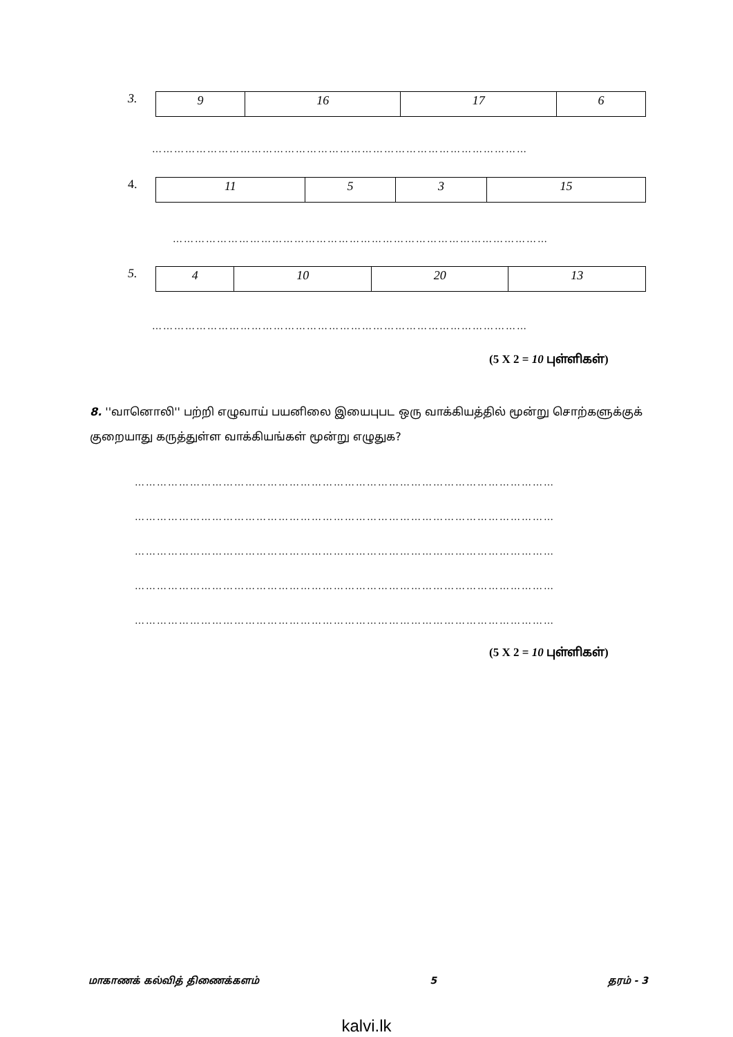3.
| 9 | 16 | 17 | 6 |
…………………………………………………………………………………………
4.
| 11 | 5 | 3 | 15 |
…………………………………………………………………………………………
5.
| 4 | 10 | 20 | 13 |
…………………………………………………………………………………………
(5 X 2 = 10 புள்ளிகள்)
8. ''வானொலி'' பற்றி எழுவாய் பயனிலை இயைபுபட ஒரு வாக்கியத்தில் மூன்று சொற்களுக்குக் குறையாது கருத்துள்ள வாக்கியங்கள் மூன்று எழுதுக?
……………………………………………………………………………………………………
……………………………………………………………………………………………………
……………………………………………………………………………………………………
……………………………………………………………………………………………………
……………………………………………………………………………………………………
(5 X 2 = 10 புள்ளிகள்)
மாகாணக் கல்வித் திணைக்களம் 5 தரம் - 3
kalvi.lk